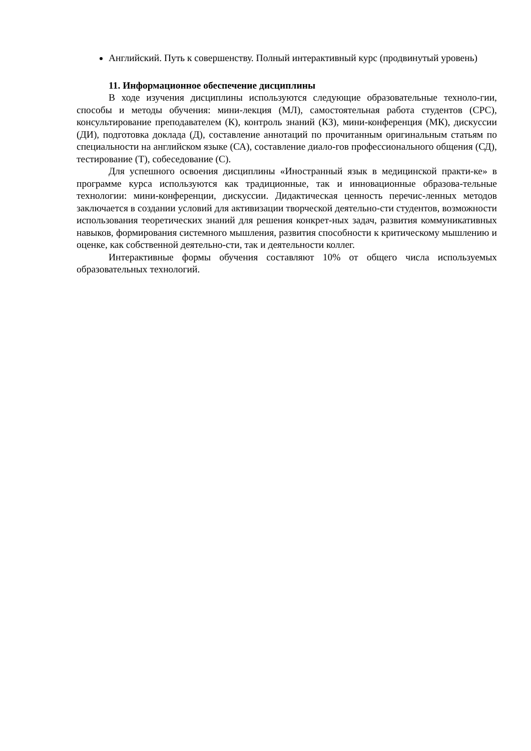Английский. Путь к совершенству. Полный интерактивный курс (продвинутый уровень)
11. Информационное обеспечение дисциплины
В ходе изучения дисциплины используются следующие образовательные техноло-гии, способы и методы обучения: мини-лекция (МЛ), самостоятельная работа студентов (СРС), консультирование преподавателем (К), контроль знаний (КЗ), мини-конференция (МК), дискуссии (ДИ), подготовка доклада (Д), составление аннотаций по прочитанным оригинальным статьям по специальности на английском языке (СА), составление диало-гов профессионального общения (СД), тестирование (Т), собеседование (С).
Для успешного освоения дисциплины «Иностранный язык в медицинской практи-ке» в программе курса используются как традиционные, так и инновационные образова-тельные технологии: мини-конференции, дискуссии. Дидактическая ценность перечис-ленных методов заключается в создании условий для активизации творческой деятельно-сти студентов, возможности использования теоретических знаний для решения конкрет-ных задач, развития коммуникативных навыков, формирования системного мышления, развития способности к критическому мышлению и оценке, как собственной деятельно-сти, так и деятельности коллег.
Интерактивные формы обучения составляют 10% от общего числа используемых образовательных технологий.